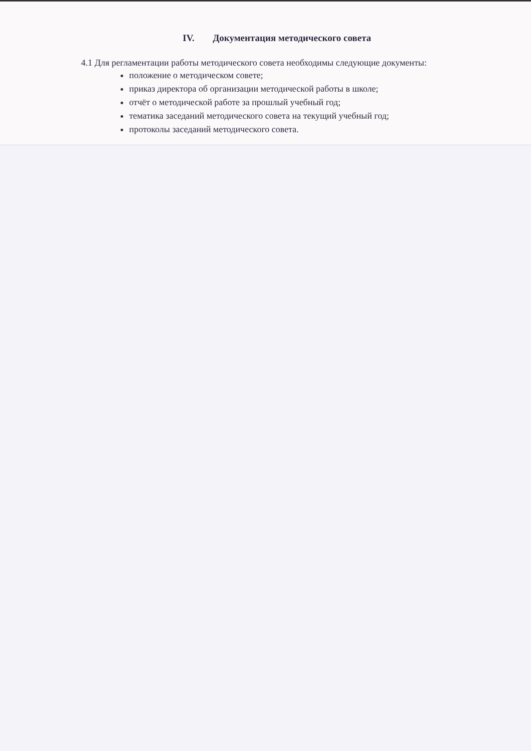IV. Документация методического совета
4.1 Для регламентации работы методического совета необходимы следующие документы:
положение о методическом совете;
приказ директора об организации методической работы в школе;
отчёт о методической работе за прошлый учебный год;
тематика заседаний методического совета на текущий учебный год;
протоколы заседаний методического совета.